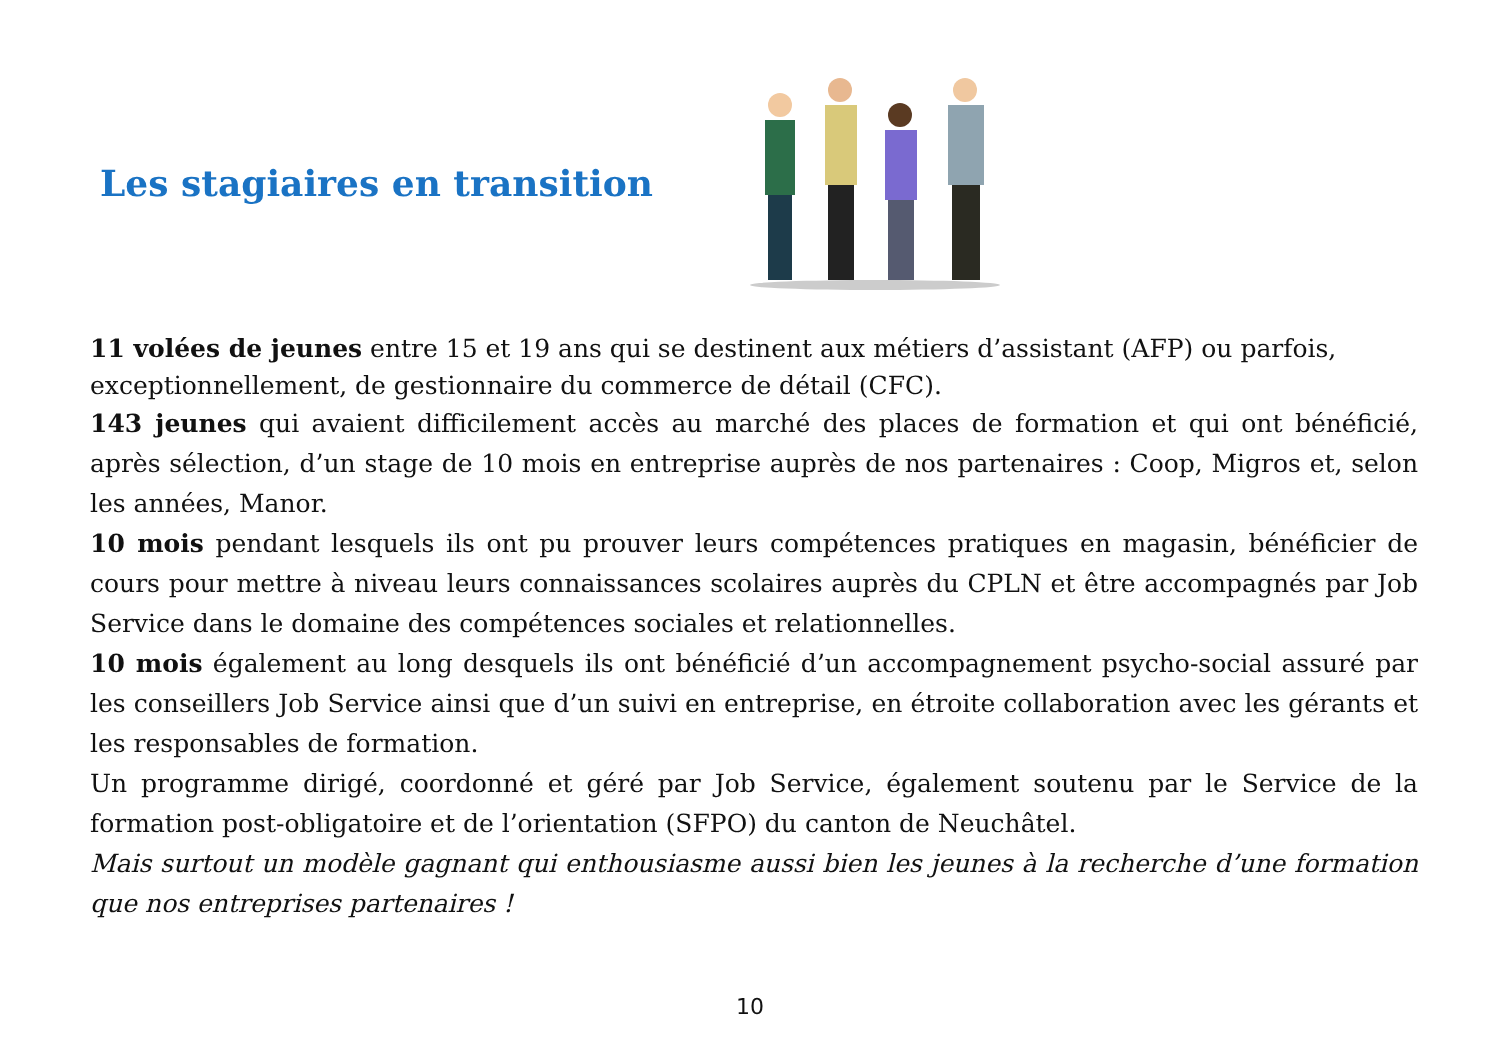Les stagiaires en transition
11 volées de jeunes entre 15 et 19 ans qui se destinent aux métiers d’assistant (AFP) ou parfois, exceptionnellement, de gestionnaire du commerce de détail (CFC).
143 jeunes qui avaient difficilement accès au marché des places de formation et qui ont bénéficié, après sélection, d’un stage de 10 mois en entreprise auprès de nos partenaires : Coop, Migros et, selon les années, Manor.
10 mois pendant lesquels ils ont pu prouver leurs compétences pratiques en magasin, bénéficier de cours pour mettre à niveau leurs connaissances scolaires auprès du CPLN et être accompagnés par Job Service dans le domaine des compétences sociales et relationnelles.
10 mois également au long desquels ils ont bénéficié d’un accompagnement psycho-social assuré par les conseillers Job Service ainsi que d’un suivi en entreprise, en étroite collaboration avec les gérants et les responsables de formation.
Un programme dirigé, coordonné et géré par Job Service, également soutenu par le Service de la formation post-obligatoire et de l’orientation (SFPO) du canton de Neuchâtel.
Mais surtout un modèle gagnant qui enthousiasme aussi bien les jeunes à la recherche d’une formation que nos entreprises partenaires !
10